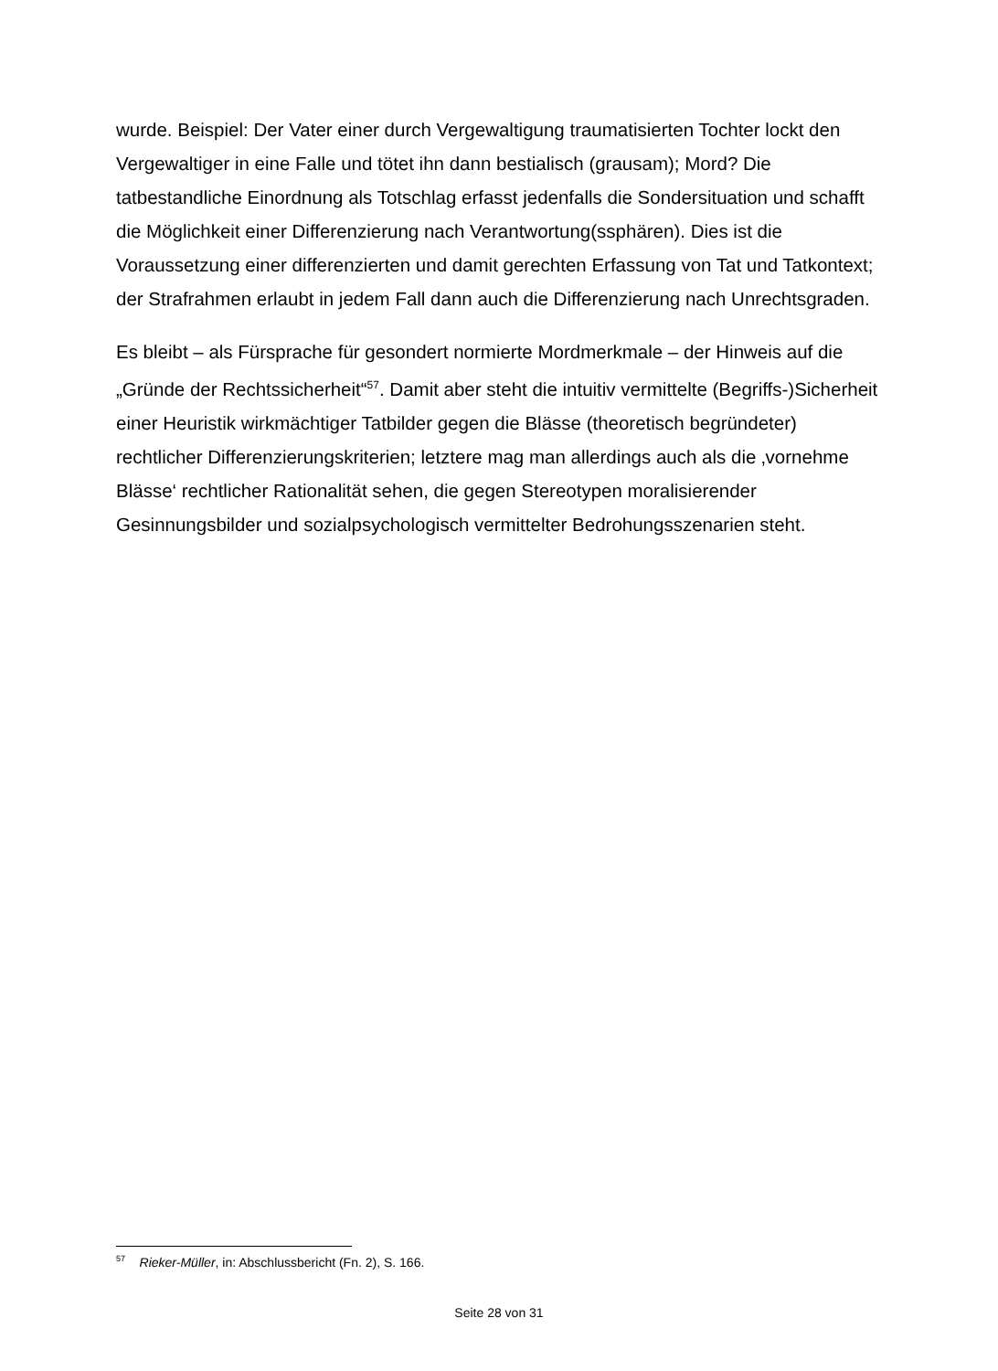wurde. Beispiel: Der Vater einer durch Vergewaltigung traumatisierten Tochter lockt den Vergewaltiger in eine Falle und tötet ihn dann bestialisch (grausam); Mord? Die tatbestandliche Einordnung als Totschlag erfasst jedenfalls die Sondersituation und schafft die Möglichkeit einer Differenzierung nach Verantwortung(ssphären). Dies ist die Voraussetzung einer differenzierten und damit gerechten Erfassung von Tat und Tatkontext; der Strafrahmen erlaubt in jedem Fall dann auch die Differenzierung nach Unrechtsgraden.
Es bleibt – als Fürsprache für gesondert normierte Mordmerkmale – der Hinweis auf die „Gründe der Rechtssicherheit“<sup>57</sup>. Damit aber steht die intuitiv vermittelte (Begriffs-)Sicherheit einer Heuristik wirkmächtiger Tatbilder gegen die Blässe (theoretisch begründeter) rechtlicher Differenzierungskriterien; letztere mag man allerdings auch als die ‚vornehme Blässe‘ rechtlicher Rationalität sehen, die gegen Stereotypen moralisierender Gesinnungsbilder und sozialpsychologisch vermittelter Bedrohungsszenarien steht.
<sup>57</sup> Rieker-Müller, in: Abschlussbericht (Fn. 2), S. 166.
Seite 28 von 31